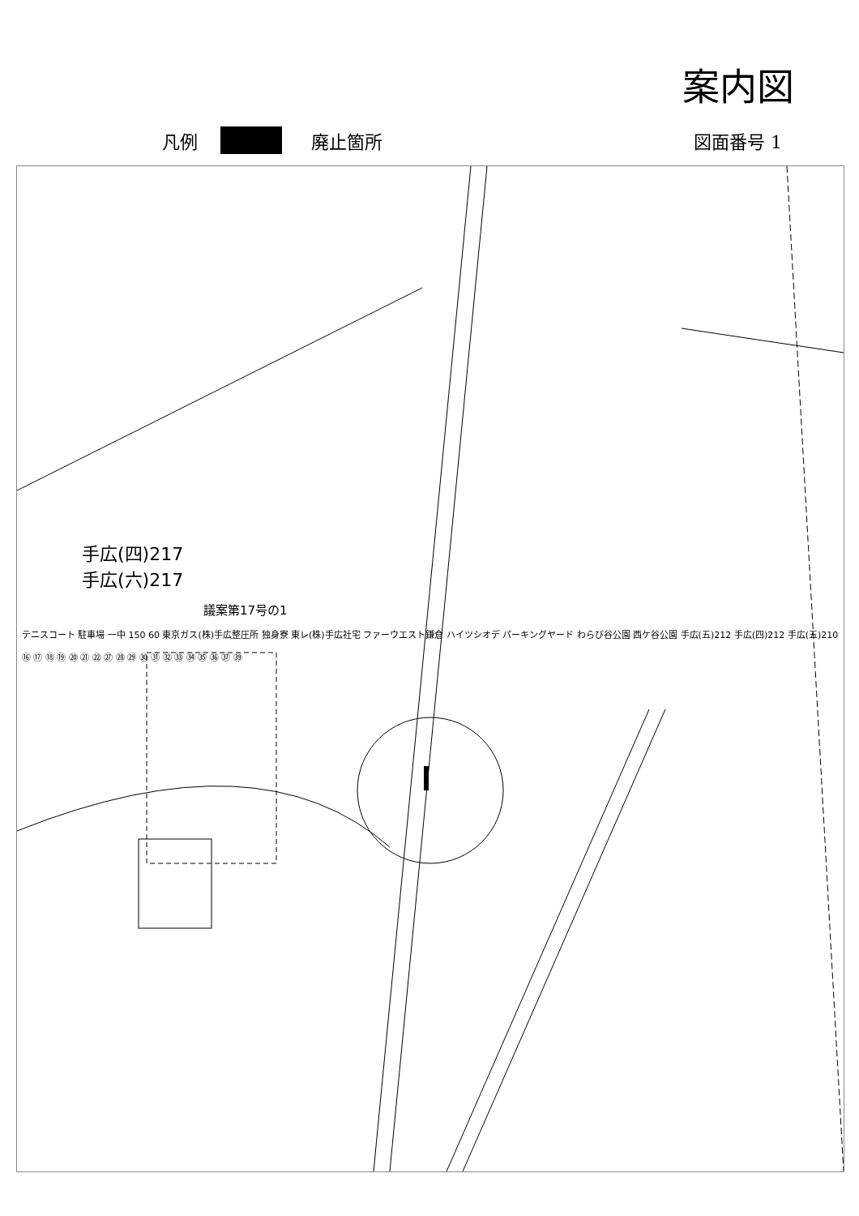案内図
凡例 廃止箇所 図面番号 1
手広(四)217
手広(六)217
議案第17号の1
テニスコート 駐車場 一中 150 60 東京ガス(株)手広整圧所 独身寮 東レ(株)手広社宅 ファーウエスト鎌倉 ハイツシオデ パーキングヤード わらび谷公園 西ケ谷公園 手広(五)212 手広(四)212 手広(五)210
⑯ ⑰ ⑱ ⑲ ⑳ ㉑ ㉒ ㉗ ㉘ ㉙ ㉚ ㉛ ㉜ ㉝ ㉞ ㉟ ㊱ ㊲ ㊴